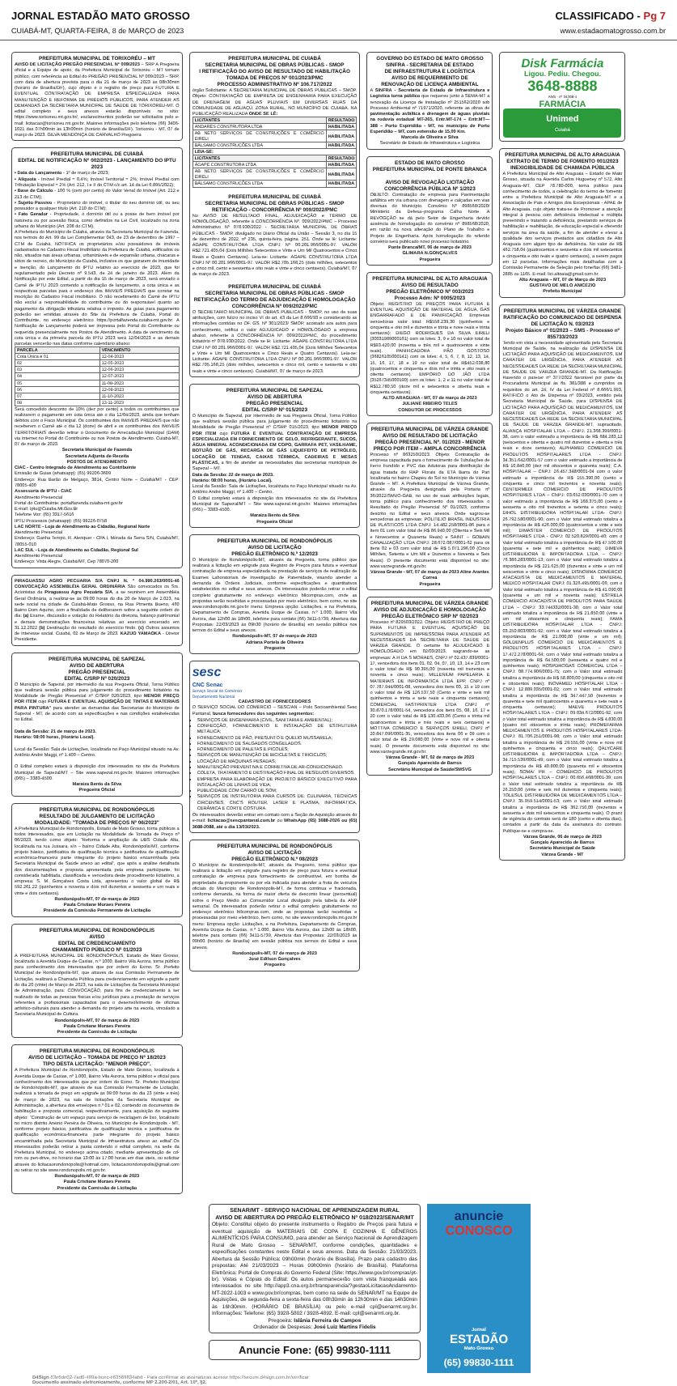JORNAL ESTADÃO MATO GROSSO
CUIABÁ-MT, QUARTA-FEIRA, 8 de MARÇO de 2023
CLASSIFICADO - Pg 7
www.estadaomatogrosso.com.br
PREFEITURA MUNICIPAL DE TORIXORÉU – MT
AVISO DE LICITAÇÃO PREGÃO PRESENCIAL Nº 009/2023 – SRP A Pregoeira oficial e a Equipe de apoio, da Prefeitura Municipal de Torixoréu – MT tornam público, com referência ao Edital do PREGÃO PRESENCIAL Nº 009/2023 – SRP, com data de abertura prevista para o dia 21 de março de 2023 às 08h30min (horário de Brasília/DF), cujo objeto é o registro de preço para FUTURA E EVENTUAL CONTRATAÇÃO DE EMPRESA ESPECIALIZADA PARA MANUTENÇÃO E REFORMA DE PRÉDIOS PÚBLICOS, PARA ATENDER AS DEMANDAS DA SECRETARIA MUNICIPAL DE SAÚDE DE TORIXORÉU-MT. O edital completo e seus anexos estarão disponíveis no sítio: https://www.torixoreu.mt.gov.br/, esclarecimentos poderão ser solicitados pelo e-mail: licitacao@torixoreu.mt.gov.br. Maiores informações pelo telefone (66) 3406-1021 das 07h00min às 13h00min (horário de Brasília/DF). Torixoréu - MT, 07 de março de 2023. GILVA MENDONÇA DE CARVALHO Pregoeira
PREFEITURA MUNICIPAL DE CUIABÁ
EDITAL DE NOTIFICAÇÃO N° 002/2023 - LANÇAMENTO DO IPTU 2023
• Data do Lançamento - 1º de março de 2023;
• Alíquota - Imóvel Predial = 0,4%; Imóvel Territorial = 2%; Imóvel Predial com Tributação Especial = 2% (Art. 212, I e II do CTM c/c art. 14 da Lei 6.895/2022);
• Base de Cálculo - 100 % (cem por cento) do Valor Venal do Imóvel (Art. 212 e 213 do CTM);
• Sujeito Passivo - Proprietário do imóvel, o titular do seu domínio útil, ou seu possuidor a qualquer título (Art. 210 do CTM);
• Fato Gerador - Propriedade, o domínio útil ou a posse de bem imóvel por natureza ou por acessão física, como definidos na Lei Civil, localizado na zona urbana do Município (Art. 208 do CTM).
A Prefeitura do Município de Cuiabá, através da Secretaria Municipal de Fazenda, nos termos do Art. 99 da Lei Complementar 043, de 23 de dezembro de 1997 – CTM de Cuiabá, NOTIFICA os proprietários e/ou possuidores de imóveis cadastrados no Cadastro Fiscal Imobiliário da Prefeitura de Cuiabá, edificados ou não, situados nas áreas urbanas, urbanizáveis e de expansão urbana, chácaras e sítios de recreio, do Município de Cuiabá, inclusive os que gozarem de imunidade e isenção, do Lançamento do IPTU relativo ao exercício de 2023, que foi regulamentado pelo Decreto nº 9.543, de 24 de janeiro de 2023. Além da Notificação por este Edital, a partir do dia 15 de março de 2023, será enviado o Carnê de IPTU 2023 contendo a notificação de lançamento, a cota única e as respectivas parcelas para o endereço dos IMóVEIS PREDIAIS que constar na inscrição do Cadastro Fiscal Imobiliário. O não recebimento do Carnê de IPTU não exclui a responsabilidade do contribuinte ou do responsável quanto ao pagamento da obrigação tributária relativa o imposto. As guias para pagamento poderão ser emitidas através do Site da Prefeitura de Cuiabá, Portal do Contribuinte, no endereço eletrônico https://portalfazenda.cuiaba-mt.gov.br. A Notificação de Lançamento poderá ser impressa pelo Portal do Contribuinte ou requerida presencialmente nos Postos de Atendimento. A data de vencimento da cota única e da primeira parcela do IPTU 2023 será 12/04/2023 e as demais parcelas vencerão nas datas conforme calendário abaixo:
| PARCELA | VENCIMENTO |
| --- | --- |
| Cota Única e 01 | 12-04-2023 |
| 02 | 12-05-2023 |
| 03 | 12-06-2023 |
| 04 | 12-07-2023 |
| 05 | 11-08-2023 |
| 06 | 12-09-2023 |
| 07 | 11-10-2023 |
| 08 | 13-11-2023 |
Será concedido desconto de 10% (dez por cento) a todos os contribuintes que realizarem o pagamento em cota única até o dia 12/04/2023, ainda que tenham débitos com o Fisco Municipal. Os contribuintes dos IMóVEIS PREDIAIS que não receberem o Carnê até o dia 12 (doze) de abril e os contribuintes dos IMóVEIS TERRITORIAIS deverão retirar o Documento de Arrecadação Municipal (DAM) via internet no Portal do Contribuinte ou nos Postos de Atendimento. Cuiabá-MT, 07 de março de 2023.
Secretaria Municipal de Fazenda
Secretaria Adjunta de Receita
POSTOS DE ATENDIMENTO
CIAC - Centro Integrado de Atendimento ao Contribuinte
Emissão de Guias (whatsapp): (65) 99206-3609
Endereço: Rua Barão de Melgaço, 3814, Centro Norte – Cuiabá/MT - CEP: 78005-400
Assessoria de IPTU - CIAC
Atendimento Presencial
Portal do Contribuinte: portalfazenda.cuiaba-mt.gov.br
E-mail: Iptu@Cuiaba.Mt.Gov.Br
Telefone Voz: (65) 3317-5616
IPTU Processos (whatsapp): (65) 99226-0758
LAC NORTE - Loja de Atendimento ao Cidadão, Regional Norte
Atendimento Presencial
Endereço: Ganha Tempo, R. Alenquer - CPA I, Morada da Serra S/N, Cuiabá/MT, 78055-010
LAC SUL - Loja de Atendimento ao Cidadão, Regional Sul
Atendimento Presencial
Endereço: Vista Alegre, Cuiabá/MT, Cep 78070-200
PIRAGUASSU AGRO PECUARIA S/A CNPJ N. º 04.990.263/0001-46 CONVOCAÇÃO ASSEMBLÉIA GERAL ORDINÁRIA São convocados os Srs. Acionistas da Piraguassu Agro Pecuária S/A, a se reunirem em Assembléia Geral Ordinária, a realizar-se às 09:00 horas do dia 20 de Março de 2.023, na sede social na cidade de Cuiabá-Mato Grosso, na Rua Pimenta Bueno, 460 Bairro Dom Aquino, com a finalidade de deliberarem sobre a seguinte ordem do dia: (a) Exame, discussão e votação do Relatório da diretoria, balanço patrimonial e demais demonstrações financeiras relativas ao exercício encerrado em 31.12.2022 (b) Destinação do resultado do exercício findo. (c) Outros assuntos de interesse social. Cuiabá, 02 de Março de 2023. KAZUO YAMAOKA - Diretor Presidente.
PREFEITURA MUNICIPAL DE SAPEZAL
AVISO DE ABERTURA
PREGÃO PRESENCIAL
EDITAL C/SRP Nº 020/2023
O Município de Sapezal, por intermédio da sua Pregoeira Oficial, Torna Público que realizará sessão pública para julgamento do procedimento licitatório na Modalidade de Pregão Presencial nº C/SRP 020/2023, tipo MENOR PREÇO POR ITEM cujo FUTURA E EVENTUAL AQUISIÇÃO DE TINTAS E MATERIAIS PARA PINTURA" para atender as demandas das Secretarias do Município de Sapezal - MT, de acordo com as especificações e nas condições estabelecidas no Edital.
Data da Sessão: 21 de março de 2023.
Horário: 08:00 horas, (Horário Local).
Local da Sessão: Sala de Licitações, localizada no Paço Municipal situado na Av. Antônio André Maggi, nº 1.400 – Centro.
O Edital completo estará à disposição dos interessados no site da Prefeitura Municipal de Sapezal/MT – Site www.sapezal.mt.gov.br. Maiores informações (065) – 3383-4500.
Maraiza Bento da Silva
Pregoeira Oficial
PREFEITURA MUNICIPAL DE RONDONÓPOLIS
RESULTADO DE JULGAMENTO DE LICITAÇÃO
MODALIDADE: "TOMADA DE PREÇOS Nº 06/2023"
A Prefeitura Municipal de Rondonópolis, Estado de Mato Grosso, torna públicos a todos interessados, que em Licitação na Modalidade de Tomada de Preço nº 06/2023, tendo como objeto: "Reforma e ampliação da UBS Cidade Alta, localizada na rua Jussara, s/n – bairro Cidade Alta, Rondonópolis/MT, conforme projeto básico, justificativa de qualificação técnica e justificativa de qualificação econômica-financeira parte integrante do projeto básico encaminhada pela Secretaria Municipal de Saúde anexo ao edital", que após a análise detalhada dos documentações e proposta apresentada pela empresa participante, foi considerada habilitada, classificada e vencedora deste procedimento licitatório, a empresa: S. M. Gonçalves Costa Ltda, apresentou o valor global de R$ 592.261,22 (quinhentos e noventa e dois mil duzentos e sessenta e um reais e vinte e dois centavos).
Rondonópolis-MT, 07 de março de 2023
Paula Cristiane Moraes Pereira
Presidente da Comissão Permanente de Licitação
PREFEITURA MUNICIPAL DE RONDONÓPOLIS
AVISO
EDITAL DE CREDENCIAMENTO
CHAMAMENTO PÚBLICO Nº 01/2023
A PREFEITURA MUNICIPAL DE RONDONÓPOLIS, Estado de Mato Grosso, localizada à Avenida Duque de Caxias, n.º 1000, Bairro Vila Aurora, torna público para conhecimento dos interessados que por ordem do Exmo. Sr. Prefeito Municipal de Rondonópolis-MT, que através de sua Comissão Permanente de Licitação, realizará a Chamada Pública para credenciamento em epígrafe a partir do dia 20 (vinte) de Março de 2023, na sala de Licitações da Secretaria Municipal de Administração, para: CONVOCAÇÃO, para fins de credenciamento à ser realizado de todas as pessoas físicas e/ou jurídicas para a prestação de serviços referentes a profissionais capacitados para o desenvolvimento de oficinas artístico-culturais para atender a demanda do projeto arte na escola, vinculado a Secretaria Municipal de Cultura.
Rondonópolis-MT, 07 de março de 2023
Paula Cristiane Moraes Pereira
Presidente da Comissão de Licitação
PREFEITURA MUNICIPAL DE RONDONÓPOLIS
AVISO DE LICITAÇÃO – TOMADA DE PREÇO Nº 18/2023
TIPO DESTA LICITAÇÃO: "MENOR PREÇO".
A Prefeitura Municipal de Rondonópolis, Estado de Mato Grosso, localizada à Avenida Duque de Caxias, nº 1.000, Bairro Vila Aurora, torna público e oficial para conhecimento dos interessados que por ordem do Exmo. Sr. Prefeito Municipal de Rondonópolis-MT, que através de sua Comissão Permanente de Licitação, realizará a tomada de preço em epígrafe às 09:00 horas do dia 23 (vinte e três) de março de 2023, na sala de licitações da Secretaria Municipal de Administração, a abertura dos envelopes n.º 01 e 02, contendo os documentos de habilitação e proposta comercial, respectivamente, para aquisição do seguinte objeto: "Construção de um espaço para serviço de reciclagem de lixo, localizado no micro distrito Anézio Pereira de Oliveira, no Município de Rondonópolis - MT, conforme projeto básico, justificativa de qualificação técnica e justificativa de qualificação econômica-financeira parte integrante do projeto básico encaminhada pela Secretaria Municipal de Infraestrutura anexo ao edital".Os interessados poderão retirar a pasta contendo o edital completo, na sede da Prefeitura Municipal, no endereço acima citado, mediante apresentação de cd-rom ou pen-drive, no horário das 13:00 às 17:00 horas em dias úteis, ou solicitar através do licitacaorondonopolis@hotmail.com, licitacaorondonopolis@gmail.com ou retirar no site www.rondonopolis.mt.gov.br.
Rondonópolis-MT, 07 de março de 2023
Paula Cristiane Moraes Pereira
Presidente da Comissão de Licitação
PREFEITURA MUNICIPAL DE CUIABÁ
SECRETARIA MUNICIPAL DE OBRAS PÚBLICAS - SMOP
I RETIFICAÇÃO DO AVISO DE RESULTADO DE HABILITAÇÃO
TOMADA DE PREÇOS Nº 001/2023/PMC
PROCESSO ADMINISTRATIVO Nº 106.717/2022
órgão Solicitante: A SECRETARIA MUNICIPAL DE OBRAS PÚBLICAS – SMOP. Objeto: CONTRATAÇÃO DE EMPRESA DE ENGENHARIA PARA EXECUÇÃO DE DRENAGEM DE ÁGUAS PLUVIAIS EM DIVERSAS RUAS DA COMUNIDADE DE AGUAÇÚ, ZONA RURAL, NO MUNICÍPIO DE CUIABÁ. NA PUBLICAÇÃO REALIZADA ONDE SE LÊ:
| LICITANTES | RESULTADO |
| --- | --- |
| ANDARES CONSTRUTORA LTDA | HABILITADA |
| AB NETO SERVIÇOS DE CONSTRUÇÕES E COMÉRCIO EIRELI | HABILITADA |
| BÁLSAMO CONSTRUÇÕES LTDA | HABILITADA |
| LEIA-SE: | |
| LICITANTES | RESULTADO |
| ÁGAPE CONSTRUTORA LTDA | HABILITADA |
| AB NETO SERVIÇOS DE CONSTRUÇÕES E COMÉRCIO EIRELI | HABILITADA |
| BÁLSAMO CONSTRUÇÕES LTDA | HABILITADA |
PREFEITURA MUNICIPAL DE CUIABÁ
SECRETARIA MUNICIPAL DE OBRAS PÚBLICAS - SMOP
RETIFICAÇÃO - CONCORRÊNCIA Nº 009/2022/PMC
No AVISO DE RESULTADO FINAL, ADJUDICAÇÃO e TERMO DE HOMOLOGAÇÃO, referente à CONCORRÊNCIA Nº. 009/2022/PMC – Processo Administrativo Nº 078.930/2022 - SECRETARIA MUNICIPAL DE OBRAS PÚBLICAS - SMOP, divulgado no Diário Oficial da União – Sessão 3, no dia 15 de dezembro de 2022, nº 235, quinta-feira, página. 251. Onde se lê: Licitante: ÁGAPE CONSTRUTORA LTDA CNPJ Nº 00.201.966/0001-97. VALOR R$2.721.405,04 (Dois Milhões Setecentos e Vinte e Um Mil Quatrocentos e Cinco Reais e Quatro Centavos). Leia-se: Licitante: ÁGAPE CONSTRUTORA LTDA CNPJ Nº 00.201.966/0001-97. VALOR R$2.705.168,25 (dois milhões, setecentos e cinco mil, cento e sessenta e oito reais e vinte e cinco centavos). Cuiabá/MT, 07 de março de 2023.
PREFEITURA MUNICIPAL DE CUIABÁ
SECRETARIA MUNICIPAL DE OBRAS PÚBLICAS - SMOP
RETIFICAÇÃO DO TERMO DE ADJUDICAÇÃO E HOMOLOGAÇÃO
CONCORRÊNCIA Nº 009/2022/PMC
O SECRETÁRIO MUNICIPAL DE OBRAS PÚBLICAS - SMOP, no uso de suas atribuições, com fulcro no inciso VI do art. 43 da Lei 8.666/93 e considerando as informações contidas no OF. GS. Nº 301/2023/ SMOP, acostado aos autos para conhecimento, retifica o valor ADJUDICADO e HOMOLOGADO a empresa abaixo, referente à CONCORRÊNCIA Nº. 009/2022/PMC, do procedimento licitatório nº 078.930/2022. Onde se lê: Licitante: ÁGAPE CONSTRUTORA LTDA CNPJ Nº 00.201.966/0001-97. VALOR R$2.721.405,04 (Dois Milhões Setecentos e Vinte e Um Mil Quatrocentos e Cinco Reais e Quatro Centavos). Leia-se: Licitante: ÁGAPE CONSTRUTORA LTDA CNPJ Nº 00.201.966/0001-97. VALOR R$2.705.168,25 (dois milhões, setecentos e cinco mil, cento e sessenta e oito reais e vinte e cinco centavos). Cuiabá/MT, 07 de março de 2023.
PREFEITURA MUNICIPAL DE SAPEZAL
AVISO DE ABERTURA
PREGÃO PRESENCIAL
EDITAL C/SRP Nº 015/2023
O Município de Sapezal, por intermédio de sua Pregoeira Oficial, Torna Público que realizará sessão pública para julgamento do procedimento licitatório na Modalidade de Pregão Presencial nº C/SRP 015/2023, tipo MENOR PREÇO POR ITEM cujo FUTURA E EVENTUAL CONTRATAÇÃO DE EMPRESA ESPECIALIZADA EM FORNECIMENTO DE GELO, REFRIGERANTE, SUCOS, ÁGUA MINERAL ACONDICIONADA EM COPO, GARRAFA PET, VASILHAME, BOTIJÃO DE GÁS, RECARGA DE GÁS LIQUEFEITO DE PETRÓLEO, LOCAÇÃO DE TENDAS, CAIXAS TÉRMICA, CADEIRAS E MESAS PLÁSTICAS, a fim de atender as necessidades das secretarias municipais de Sapezal – MT.
Data da Sessão: 22 de março de 2023.
Horário: 08:00 horas, (Horário Local).
Local da Sessão: Sala de Licitações, localizada no Paço Municipal situado na Av. Antônio André Maggi, nº 1.400 – Centro.
O Edital completo estará à disposição dos interessados no site da Prefeitura Municipal de Sapezal/MT – Site www.sapezal.mt.gov.br. Maiores informações (065) – 3383-4500.
Maraiza Bento da Silva
Pregoeira Oficial
PREFEITURA MUNICIPAL DE RONDONÓPOLIS
AVISO DE LICITAÇÃO
PREGÃO ELETRÔNICO N.º 12/2023
O Município de Rondonópolis-MT, através da Pregoeira, torna público que realizará a licitação em epígrafe para Registro de Preços para futura e eventual contratação de empresa especializada na prestação de serviços de realização de Exames Laboratoriais de Investigação de Paternidade, visando atender a demanda de Ordens Judiciais, conforme especificações e quantitativos estabelecidos no edital e seus anexos. Os interessados poderão retirar o edital completo gratuitamente no endereço eletrônico bllcompras.com, onde as propostas serão recebidas e processadas por meio eletrônico, bem como, no site www.rondonopolis.mt.gov.br menu: Empresa opção: Licitações, e na Prefeitura, Departamento de Compras, Avenida Duque de Caxias, n.º 1.000, Bairro Vila Aurora, das 12h00 às 18h00, telefone para contato (66) 3411-5739, Abertura das Propostas: 22/03/2023 às 09h30 (horário de Brasília) em sessão pública nos termos do Edital e seus anexos.
Rondonópolis-MT, 07 de março de 2023
Adriana Portela de Oliveira
Pregoeira
sesc
CNC Senac
Serviço Social do Comércio
Departamento Nacional
CADASTRO DE FORNECEDORES
O SERVIÇO SOCIAL DO COMÉRCIO – SESC/AN – Polo Socioambiental Sesc Pantanal, busca fornecedores dos seguintes segmentos:
SERVIÇOS DE ENGENHARIA (CIVIL, SANITÁRIA E AMBIENTAL);
CONFECÇÃO, FORNECIMENTO E INSTALAÇÃO DE ESTRUTURA METÁLICA;
FORNECIMENTO DE PÃO, PRESUNTO E QUEIJO MUSSARELA;
FORNECIMENTO DE SALGADOS CONGELADOS.
FORNECIMENTO DE PALETAS E PICOLÉS;
SERVIÇOS DE MANUTENÇÃO DE BICICLETAS E TRICICLOS;
LOCAÇÃO DE MÁQUINAS PESADAS;
MANUTENÇÃO PREVENTIVA E CORRETIVA DE AR-CONDICIONADO.
COLETA, TRATAMENTO E DESTINAÇÃO FINAL DE RESÍDUOS DIVERSOS.
EMPRESA PARA ELABORAÇÃO DE PROJETO BÁSICO/ EXECUTIVO PARA INSTALAÇÃO DE LINHAS DE VIDA;
PUBLICIDADE COM CARRO DE SOM;
SERVIÇOS DE INSTRUTORIA PARA CURSOS DE: CULINÁRIA, TÉCNICAS CIRCENSES, CNC'S ROUTER, LASER E PLASMA, INFORMÁTICA, CERÂMICA E CORTE COSTURA.
Os interessados deverão entrar em contato com a Seção de Aquisição através do e-mail: licitacao@sescpantanal.com.br ou WhatsApp (65) 3688-2026 ou (65) 3688-2088, até o dia 13/03/2023.
PREFEITURA MUNICIPAL DE RONDONÓPOLIS
AVISO DE LICITAÇÃO
PREGÃO ELETRÔNICO N.º 08/2023
O Município de Rondonópolis-MT, através da Pregoeiro, torna público que realizará a licitação em epígrafe para registro de preço para futura e eventual contratação de empresa para fornecimento de combustível, em bomba de propriedade da proponente ou por ela indicada para atender a frota de veículos oficiais do Município de Rondonópolis-MT, de forma continua e fracionada, conforme demanda, na forma de maior oferta de desconto linear (percentual) sobre o Preço Médio ao Consumidor Local divulgado pela tabela da ANP semanal. Os interessados poderão retirar o edital completo gratuitamente no endereço eletrônico bllcompras.com, onde as propostas serão recebidas e processadas por meio eletrônico, bem como, no site www.rondonopolis.mt.gov.br menu: Empresa opção: Licitações, e na Prefeitura, Departamento de Compras, Avenida Duque de Caxias, n.º 1.000, Bairro Vila Aurora, das 12h00 às 18h00, telefone para contato (66) 3411-5739, Abertura das Propostas: 22/03/2023 às 09h00 (horário de Brasília) em sessão pública nos termos do Edital e seus anexos.
Rondonópolis-MT, 07 de março de 2023
José Edilson Gonçalves
Pregoeiro
GOVERNO DO ESTADO DE MATO GROSSO
SINFRA - SECRETARIA DE ESTADO
DE INFRAESTRUTURA E LOGÍSTICA
AVISO DE REQUERIMENTO DE
RENOVAÇÃO DE LICENÇA AMBIENTAL
A SINFRA - Secretaria de Estado de Infraestrutura e Logística torna público que requereu junto à SEMA-MT a renovação da Licença de Instalação nº 251562/2020 sob Processo Ambiental nº 71971/2020, referente as obras de pavimentação asfáltica e drenagem de águas pluviais na rodovia estadual MT-265, Entr.MT-174 – Entr.MT—388 – Porto Espiridião - MT, no município de Porto Esperidião – MT, com extensão de 15,00 Km.
Marcelo de Oliveira e Silva
Secretário de Estado de Infraestrutura e Logística
ESTADO DE MATO GROSSO
PREFEITURA MUNICIPAL DE PONTE BRANCA
AVISO DE REVOGAÇÃO LICITAÇÃO
CONCORRÊNCIA PÚBLICA Nº 1/2023
OBJETO: Contratação de empresa para Pavimentação asfáltica em via urbana com drenagem e calçadas em vias diversas do Município. Convênio Nº 898568/2020/ Ministério da Defesa–programa Calha Norte. A REVOGÇÃO se dá pelo Setor de Engenharia devido ausência de homologação do convênio nº 898568/2020, em razão na nova alteração do Plano de Trabalho e Projeto de Engenharia. Após homologação do referido convênio será publicado novo processo licitatório.
Ponte Branca/MT, 06 de março de 2023
GLIMARA N.GONÇALVES
Pregoeira
PREFEITURA MUNICIPAL DE ALTO ARAGUAIA
AVISO DE RESULTADO
PREGÃO ELETRÔNICO Nº 003/2023
Processo Adm: Nº 0005/2023
Objeto: REGISTRO DE PREÇOS PARA FUTURA E EVENTUAL AQUISIÇÃO DE MATERIAL DE ÁGUA, GÁS ENGARRAFADO E DE PANIFICAÇÃO. Empresas vencedoras valor total: R$558.239,30 (quinhentos e cinquenta e oito mil e duzentos e trinta e nove reais e trinta centavos): DIEGO RODRIGUES DA SILVA EIRELI (30031989000161) com os lotes: 3, 9 e 10 no valor total de R$93.420,00 (noventa e três mil e quatrocentos e vinte reais). PANIFICADORA PÃO GOSTOSO (36826105000141) com os lotes: 4, 5, 6, 7, 8, 12, 13, 14, 15, 16, 17, 18 e 19 no valor total de R$452.038,80 (quatrocentos e cinquenta e dois mil e trinta e oito reais e oitenta centavos). EMPORIO DO JÃO LTDA (35267345000190) com os lotes: 1, 2 e 11 no valor total de R$12.780,50 (doze mil e setecentos e oitenta reais e cinquenta centavos).
ALTO ARAGUAIA - MT, 07 de março de 2023
JULIANE RIBEIRO TELES
CONDUTOR DE PROCESSOS
PREFEITURA MUNICIPAL DE VÁRZEA GRANDE
AVISO DE RESULTADO DE LICITAÇÃO
PREGÃO PRESENCIAL Nº. 01/2023 - MENOR PREÇO POR ITEM – AMPLA CONCORRÊNCIA
Processo nº 863250/2023. Objeto: Contratação de empresa capacitada para o fornecimento de Tubulações de Ferro Fundido e PVC das Adutoras para distribuição de água tratada do RAP Florais da ETA Barra do Pari localizada no bairro Chapéu do Sol no Município de Várzea Grande – MT. A Prefeitura Municipal de Várzea Grande, através da Pregoeira designada pela Portaria nº 36/2022/SMVO-GAB, no uso de suas atribuições legais, torna público para conhecimento dos interessados o Resultado do Pregão Presencial Nº 01/2023, conforme descrito no Edital e seus anexos. Onde sagrou-se vencedoras as empresas: POLITEJO BRASIL INDUSTRIA DE PLASTICOS LTDA CNPJ: 14.482.258/0001-86 para o Item 01 com valor total de R$ 86.940,00 (Oitenta e Seis Mil e Novecentos e Quarenta Reais) e SAINT – GOBAIN CANALIZAÇÃO LTDA CNPJ: 28.672.087/0001-62 para os Itens 02 e 03 com valor total de R$ 5.071.296,00 (Cinco Milhões, Setenta e Um Mil e Duzentos e Noventa e Seis Reais). O presente documento está disponível no site: www.varzegrande.mt.gov.br.
Várzea Grande - MT, 07 de março de 2023 Aline Arantes Correa
Pregoeira
PREFEITURA MUNICIPAL DE VÁRZEA GRANDE
AVISO DE ADJUDICAÇÃO E HOMOLOGAÇÃO
PREGÃO ELETRÔNICO SRP Nº 02/2023
Processo nº 829503/2022. Objeto: REGISTRO DE PREÇO PARA FUTURA E EVENTUAL AQUISIÇÃO DE SUPRIMENTOS DE IMPRESSORA PARA ATENDER AS NECESSIDADES DA SECRETARIA DE SAUDE DE VARZEA GRANDE. O certame foi ADJUDICADO E HOMOLOGADO em 02/03/2023, sagrando-se as empresas: A H DA S MORAES, CNPJ nº 02.437.839/0001-17, vencedora dos itens 01, 02, 04, 07, 10, 13, 14 e 23 com o valor total de R$ 90.395,00 (noventa mil trezentos e noventa e cinco reais); MILLENIUM PAPELARIA E MATERIAIS DE INFORMATICA LTDA EPP, CNPJ nº 07.787.944/0001-08, vencedora dos itens 03, 15 e 19 com o valor total de R$ 126.537,50 (Cento e vinte e seis mil quinhentos e trinta e sete reais e cinquenta centavos); COMERCIAL FASTPRINTER LTDA CNPJ nº 30.870.178/0001-54, vencedora dos itens 05, 08, 16, 17 e 20 com o valor total de R$ 130.433,06 (Cento e trinta mil quatrocentos e trinta e três reais e seis centavos) e MOTTIVA COMERCIO E SERVIÇOS EIRELI, CNPJ nº 20.847.096/0001-35, vencedora dos itens 06 e 09 com o valor total de R$ 29.080,00 (Vinte e nove mil e oitenta reais). O presente documento está disponível no site: www.varzegrande.mt.gov.br.
Várzea Grande - MT, 02 de março de 2023
Gonçalo Aparecido de Barros
Secretário Municipal de Saúde/SMSVG
Disk Farmácia
Ligou. Pediu. Chegou.
3648-8888
ANS - nº 34208-4
FARMÁCIA
Unimed
Cuiabá
PREFEITURA MUNICIPAL DE ALTO ARAGUAIA
EXTRATO DE TERMO DE FOMENTO 001/2023
INEXIGIBILIDADE DE CHAMADA PÚBLICA
A Prefeitura Municipal de Alto Araguaia – Estado de Mato Grosso, situada na Avenida Carlos Hugueney nº 572, Alto Araguaia–MT, CEP 78.780-000, torna público para conhecimento de todos, a celebração do termo de fomento entre a Prefeitura Municipal de Alto Araguaia-MT e a Associação de Pais e Amigos dos Excepcionais - APAE de Alto Araguaia, cujo objeto trata-se de Promover a atenção integral à pessoa com deficiência intelectual e múltipla prevenindo e tratando a deficiência, prestando serviços de habilitação e reabilitação, de educação especial e oferendo serviços na área da saúde, a fim de atender e elevar a qualidade dos serviços prestados aos cidadãos de Alto Araguaia com algum tipo de deficiência. No valor de R$ 462.758,04 (quatrocentos e sessenta e dois mil setecentos e cinquenta e oito reais e quatro centavos), a serem pagos em 12 parcelas. Informações mais detalhadas com a Comissão Permanente de Seleção pelo fone/fax (66) 3481-2885 ou 1165. E-mail: lici.altoaia@gmail.com.br.
Alto Araguaia – MT, 07 de Março de 2023
GUSTAVO DE MELO ANICEZIO
Prefeito Municipal
PREFEITURA MUNICIPAL DE VÁRZEA GRANDE
RATIFICAÇÃO DO COMUNICADO DE DISPENSA DE LICITAÇÃO N. 03/2023
Projeto Básico nº 01/2023 – SMS - Processo nº 855733/2023
Tendo em vista a necessidade apresentada pela Secretaria Municipal de Saúde, na realização da DISPENSA DE LICITAÇÃO PARA AQUISIÇÃO DE MEDICAMENTOS, EM CARÁTER DE URGÊNCIA, PARA ATENDER AS NECESSIDADES DA REDE DA SECRETARIA MUNICIPAL DE SAÚDE DE VÁRZEA GRANDE-MT. Da Ratificação: Havendo o parecer nº 377/2022 favorável por parte da Procuradoria Municipal às fls. 381/388 e cumpridos os requisitos do art. 24, IV da Lei Federal nº 8.666/1.993, RATIFICO o Ato de Dispensa nº 03/2023, emitido pela Secretaria Municipal de Saúde, para DISPENSA DE LICITAÇÃO PARA AQUISIÇÃO DE MEDICAMENTOS, EM CARÁTER DE URGÊNCIA, PARA ATENDER AS NECESSIDADES DA REDE DA SECRETARIA MUNICIPAL DE SAÚDE DE VÁRZEA GRANDE-MT, supracitado, ALIANÇA HOSPITALAR LTDA – CNPJ: 21.368.399/0001-38, com o valor estimado a importância de R$ 684.283,12 (seiscentos e oitenta e quatro mil duzentos e oitenta e três reais e doze centavos); ALPHAMED COMERCIO DE PRODUTOS HOSPITALARES LTDA - CNPJ: 34.351.642/0001-57 com o valor estimado a importância de R$ 10.840,00 (dez mil oitocentos e quarenta reais); C.A. HOSPITALAR – CNPJ: 26.457.348/0001-04 com o valor estimado a importância de R$ 155.390,00 (cento e cinquenta e cinco mil trezentos e noventa reais); CENTERMEDI COMÉRCIO DE PRODUTOS HOSPITERES LTDA – CNPJ: 03.652.030/0001-70 com o valor estimado a importância de R$ 168.375,00 (cento e sessenta e oito mil trezentos e setenta e cinco reais); DIHOL DISTRIBUIDORA HOSPITALAR LTDA- CNPJ: 26.792.580/0001-90; com o Valor total estimado totaliza a importância de R$ 426.000,00 (quatrocentos e vinte e seis mil); DIMASTER COMÉRCIO DE PRODUTOS HOSPITARES LTDA - CNPJ: 02.520.829/0001-40; com o Valor total estimado totaliza a importância de R$ 47.500,00 (quarenta e sete mil e quinhentos reais); DIMEVA DISTRIBUIDORA E IMPORTADORA LTDA – CNPJ: 76.386.283/0001-13; com o Valor total estimado totaliza a importância de R$ 221.625,00 (duzentos e vinte e um mil seiscentos e vinte e cinco reais); DISNORMA COMÉRCIO ATACADISTA DE MEDICAMENTOS E MATERIAL MÉDICO HOSPITALAR CNPJ: 01.326.495/0001-06; com o Valor total estimado totaliza a importância de R$ 41.090,00 (quarenta e um mil e noventa reais); ESTRELA COMÉRCIO ATACADISTA DE PRODUTOS PARA SAÚDE LTDA – CNPJ: 33.744332/0001-30; com o Valor total estimado totaliza a importância de R$ 21.850,00 (vinte e um mil oitocentos e cinquenta reais); FAMA DISTRIBUIDORA HOSPITALAR LTDA - CNPJ: 03.250.803/0001-92; com o Valor total estimado totaliza a importância de R$ 21.000,00 (vinte e um mil); GOLDENPLUS COMÉRCIO DE MEDICAMENTOS E PRODUTOS HOSPITALARES LTDA – CNPJ: 17.472.278/0001-64; com o Valor total estimado totaliza a importância de R$ 64.500,00 (sessenta e quatro mil e quinhentos reais); HOSPDROGAS COMERCIAL LTDA – CNPJ: 08.774.906/0001-75; com o Valor total estimado totaliza a importância de R$ 58.800,00 (cinquenta e oito mil e oitocentos reais); INOVAMED HOSPITALAR LTDA - CNPJ: 12.889.035/0001-02; com o Valor total estimado totaliza a importância de R$ 347.447,50 (trezentos e quarenta e sete mil quatrocentos e quarenta e sete reais e cinquenta centavos); MAEVE PRODUTOS HOSPITALARES LTDA – CNPJ: 09.034.672/0001-92; com o Valor total estimado totaliza a importância de R$ 4.830,00 (quatro mil oitocentos e trinta reais); PROMEFARMA MEDICAMENTOS E PRODUTOS HOSPITALARES LTDA- CNPJ: 81.706.251/0001-98; com o Valor total estimado totaliza a importância de R$ 29.555,00 (vinte e nove mil quinhentos e cinquenta e cinco reais); QALYCARE DISTRIBUIDORA E IMPORTADORA LTDA – CNPJ: 34.715.539/0001-49; com o Valor total estimado totaliza a importância de R$ 40.800,00 (quarenta mil e oitocentos reais); SOMA/ PR – COMÉRCIO DE PRODUTOS HOSPITALARES LTDA – CNPJ: 00.656.468/0001-39; com o Valor total estimado totaliza a importância de R$ 26.250,00 (vinte e seis mil duzentos e cinquenta reais); TOLESUL DISTRIBUIDORA DE MEDICAMENTOS LTDA – CNPJ: 35.959.514/0001-53; com o Valor total estimado totaliza a importância de R$ 362.750,00 (trezentos e sessenta e dois mil setecentos e cinquenta reais). O prazo de vigência do contrato será de 180 (cento e oitenta dias), contados a partir da data da assinatura do contrato. Publique-se e cumpra-se.
Várzea Grande, 06 de março de 2023
Gonçalo Aparecido de Barros
Secretário Municipal de Saúde
Várzea Grande - MT
SENAR/MT - SERVIÇO NACIONAL DE APRENDIZAGEM RURAL
AVISO DE ABERTURA DO PREGÃO ELETRÔNICO Nº 018/2023/SENAR/MT
Objeto: Constitui objeto do presente instrumento o Registro de Preços para futura e eventual aquisição de MATERIAIS DE COPA E COZINHA E GÊNEROS ALIMENTÍCIOS PARA CONSUMO, para atender ao Serviço Nacional de Aprendizagem Rural de Mato Grosso – SENAR/MT, conforme condições, quantidades e especificações constantes neste Edital e seus anexos. Data da Sessão: 21/03/2023. Abertura da Sessão Pública: 09h00min (horário de Brasília). Prazo para cadastro das propostas: Até 21/03/2023 – Horas 09h00min (horário de Brasília). Plataforma Eletrônica: Portal de Compras do Governo Federal (Site: https://www.gov.br/compras/pt-br). Vistas e Cópias do Edital: Os autos permanecerão com vista franqueada aos interessados no site http://app3.cna.org.br/transparencia/?gestaoLicitacaoAndamento-MT-2022-1003 e www.gov.br/compras, bem como na sede do SENAR/MT na Equipe de Aquisições, de segunda-feira a sexta-feira das 08h30min às 12h30min e das 14h30min às 16h30min. (HORÁRIO DE BRASÍLIA) ou pelo e-mail cpl@senarmt.org.br. Informações: Telefone: (65) 3928-5802 / 3928-4892. E-mail: cpl@senarmt.org.br.
Pregoeira: Islânia Ferreira de Campos
Ordenador de Despesas: José Luiz Martins Fidelis
Anuncie Fone: (65) 99830-1111
anuncie
CONOSCO
Jornal
ESTADÃO
Mato Grosso
(65) 99830-1111
D4Sign 63e6de02-7ad0-489a-bcec-e63569834abd - Para confirmar as assinaturas acesse https://secure.d4sign.com.br/verificar
Documento assinado eletronicamente, conforme MP 2.200-2/01, Art. 10º, §2.